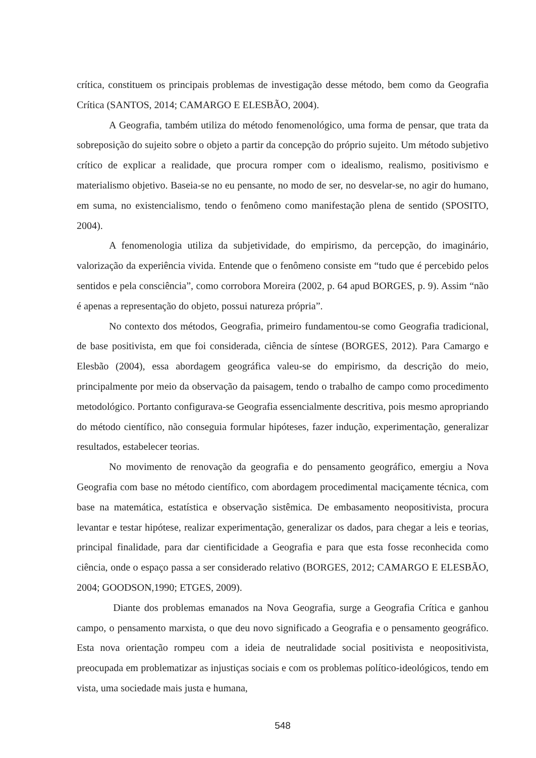crítica, constituem os principais problemas de investigação desse método, bem como da Geografia Crítica (SANTOS, 2014; CAMARGO E ELESBÃO, 2004).
A Geografia, também utiliza do método fenomenológico, uma forma de pensar, que trata da sobreposição do sujeito sobre o objeto a partir da concepção do próprio sujeito. Um método subjetivo crítico de explicar a realidade, que procura romper com o idealismo, realismo, positivismo e materialismo objetivo. Baseia-se no eu pensante, no modo de ser, no desvelar-se, no agir do humano, em suma, no existencialismo, tendo o fenômeno como manifestação plena de sentido (SPOSITO, 2004).
A fenomenologia utiliza da subjetividade, do empirismo, da percepção, do imaginário, valorização da experiência vivida. Entende que o fenômeno consiste em “tudo que é percebido pelos sentidos e pela consciência”, como corrobora Moreira (2002, p. 64 apud BORGES, p. 9). Assim “não é apenas a representação do objeto, possui natureza própria”.
No contexto dos métodos, Geografia, primeiro fundamentou-se como Geografia tradicional, de base positivista, em que foi considerada, ciência de síntese (BORGES, 2012). Para Camargo e Elesbão (2004), essa abordagem geográfica valeu-se do empirismo, da descrição do meio, principalmente por meio da observação da paisagem, tendo o trabalho de campo como procedimento metodológico. Portanto configurava-se Geografia essencialmente descritiva, pois mesmo apropriando do método científico, não conseguia formular hipóteses, fazer indução, experimentação, generalizar resultados, estabelecer teorias.
No movimento de renovação da geografia e do pensamento geográfico, emergiu a Nova Geografia com base no método científico, com abordagem procedimental maciçamente técnica, com base na matemática, estatística e observação sistêmica. De embasamento neopositivista, procura levantar e testar hipótese, realizar experimentação, generalizar os dados, para chegar a leis e teorias, principal finalidade, para dar cientificidade a Geografia e para que esta fosse reconhecida como ciência, onde o espaço passa a ser considerado relativo (BORGES, 2012; CAMARGO E ELESBÃO, 2004; GOODSON,1990; ETGES, 2009).
Diante dos problemas emanados na Nova Geografia, surge a Geografia Crítica e ganhou campo, o pensamento marxista, o que deu novo significado a Geografia e o pensamento geográfico. Esta nova orientação rompeu com a ideia de neutralidade social positivista e neopositivista, preocupada em problematizar as injustiças sociais e com os problemas político-ideológicos, tendo em vista, uma sociedade mais justa e humana,
548